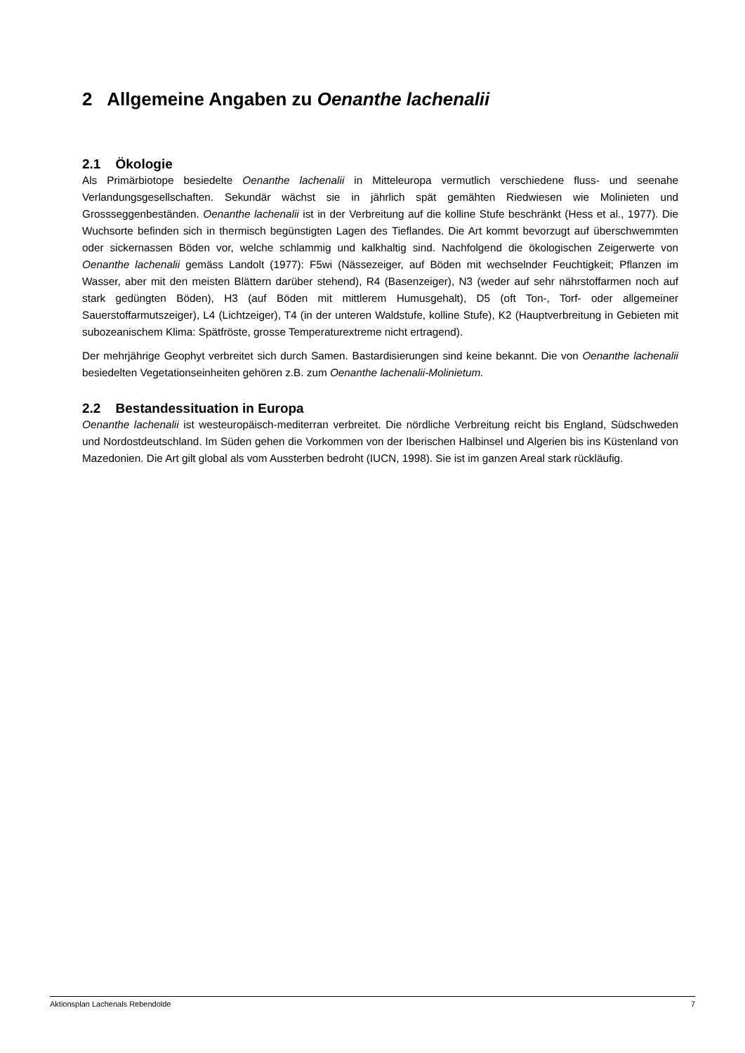2 Allgemeine Angaben zu Oenanthe lachenalii
2.1 Ökologie
Als Primärbiotope besiedelte Oenanthe lachenalii in Mitteleuropa vermutlich verschiedene fluss- und seenahe Verlandungsgesellschaften. Sekundär wächst sie in jährlich spät gemähten Riedwiesen wie Molinieten und Grossseggenbeständen. Oenanthe lachenalii ist in der Verbreitung auf die kolline Stufe beschränkt (Hess et al., 1977). Die Wuchsorte befinden sich in thermisch begünstigten Lagen des Tieflandes. Die Art kommt bevorzugt auf überschwemmten oder sickernassen Böden vor, welche schlammig und kalkhaltig sind. Nachfolgend die ökologischen Zeigerwerte von Oenanthe lachenalii gemäss Landolt (1977): F5wi (Nässezeiger, auf Böden mit wechselnder Feuchtigkeit; Pflanzen im Wasser, aber mit den meisten Blättern darüber stehend), R4 (Basenzeiger), N3 (weder auf sehr nährstoffarmen noch auf stark gedüngten Böden), H3 (auf Böden mit mittlerem Humusgehalt), D5 (oft Ton-, Torf- oder allgemeiner Sauerstoffarmutszeiger), L4 (Lichtzeiger), T4 (in der unteren Waldstufe, kolline Stufe), K2 (Hauptverbreitung in Gebieten mit subozeanischem Klima: Spätfröste, grosse Temperaturextreme nicht ertragend).
Der mehrjährige Geophyt verbreitet sich durch Samen. Bastardisierungen sind keine bekannt. Die von Oenanthe lachenalii besiedelten Vegetationseinheiten gehören z.B. zum Oenanthe lachenalii-Molinietum.
2.2 Bestandessituation in Europa
Oenanthe lachenalii ist westeuropäisch-mediterran verbreitet. Die nördliche Verbreitung reicht bis England, Südschweden und Nordostdeutschland. Im Süden gehen die Vorkommen von der Iberischen Halbinsel und Algerien bis ins Küstenland von Mazedonien. Die Art gilt global als vom Aussterben bedroht (IUCN, 1998). Sie ist im ganzen Areal stark rückläufig.
Aktionsplan Lachenals Rebendolde 7